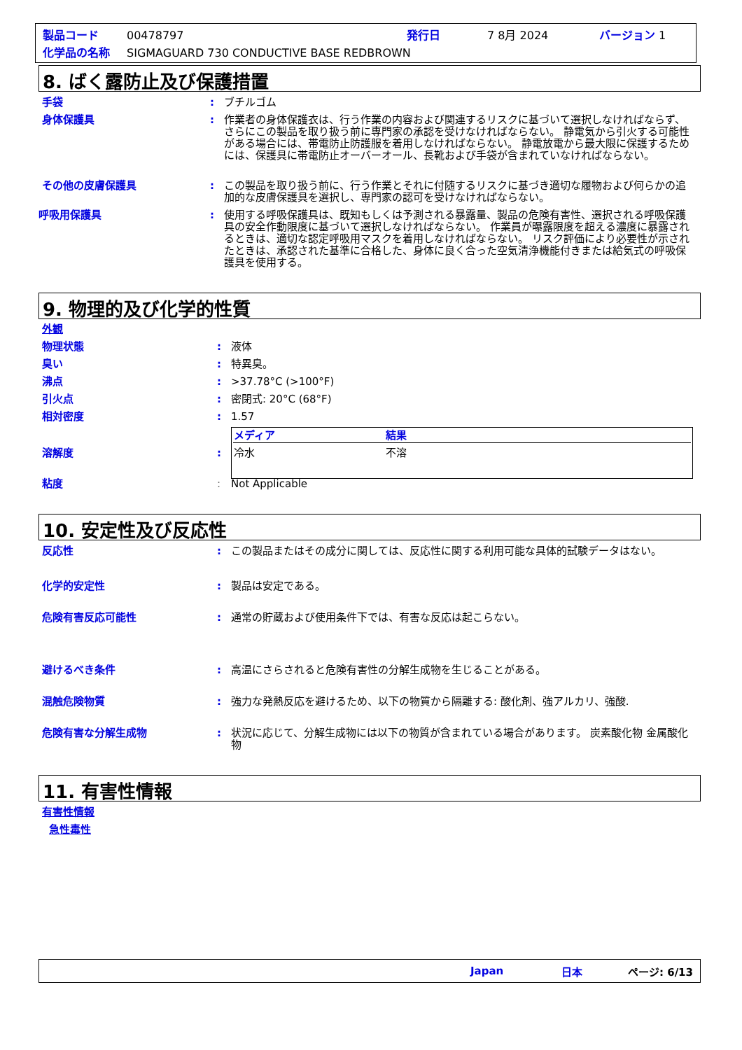製品コード 00478797 発行日 7 8月 2024 バージョン 1
化学品の名称 SIGMAGUARD 730 CONDUCTIVE BASE REDBROWN
8. ばく露防止及び保護措置
手袋: ブチルゴム
身体保護具: 作業者の身体保護衣は、行う作業の内容および関連するリスクに基づいて選択しなければならず、さらにこの製品を取り扱う前に専門家の承認を受けなければならない。 静電気から引火する可能性がある場合には、帯電防止防護服を着用しなければならない。 静電放電から最大限に保護するためには、保護具に帯電防止オーバーオール、長靴および手袋が含まれていなければならない。
その他の皮膚保護具: この製品を取り扱う前に、行う作業とそれに付随するリスクに基づき適切な履物および何らかの追加的な皮膚保護具を選択し、専門家の認可を受けなければならない。
呼吸用保護具: 使用する呼吸保護具は、既知もしくは予測される暴露量、製品の危険有害性、選択される呼吸保護具の安全作動限度に基づいて選択しなければならない。 作業員が曝露限度を超える濃度に暴露されるときは、適切な認定呼吸用マスクを着用しなければならない。 リスク評価により必要性が示されたときは、承認された基準に合格した、身体に良く合った空気清浄機能付きまたは給気式の呼吸保護具を使用する。
9. 物理的及び化学的性質
外観
物理状態: 液体
臭い: 特異臭。
沸点: >37.78°C (>100°F)
引火点: 密閉式: 20°C (68°F)
相対密度: 1.57
溶解度:
| メディア | 結果 |
| --- | --- |
| 冷水 | 不溶 |
粘度: Not Applicable
10. 安定性及び反応性
反応性: この製品またはその成分に関しては、反応性に関する利用可能な具体的試験データはない。
化学的安定性: 製品は安定である。
危険有害反応可能性: 通常の貯蔵および使用条件下では、有害な反応は起こらない。
避けるべき条件: 高温にさらされると危険有害性の分解生成物を生じることがある。
混触危険物質: 強力な発熱反応を避けるため、以下の物質から隔離する: 酸化剤、強アルカリ、強酸.
危険有害な分解生成物: 状況に応じて、分解生成物には以下の物質が含まれている場合があります。 炭素酸化物 金属酸化物
11. 有害性情報
有害性情報
急性毒性
Japan 日本 ページ: 6/13